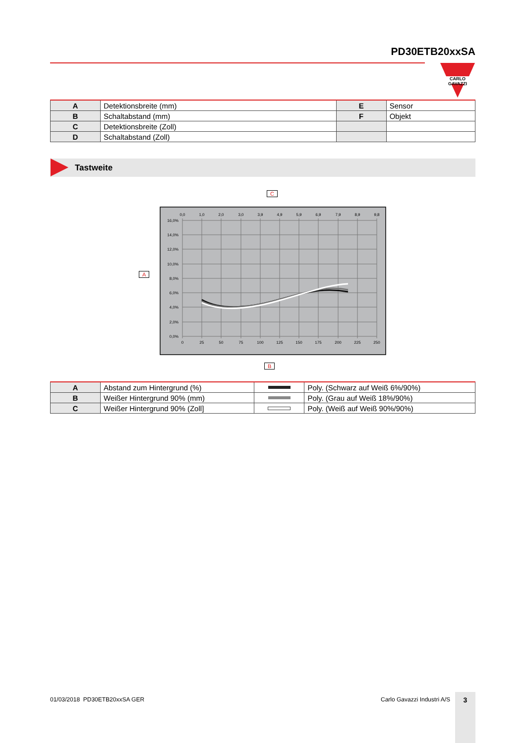PD30ETB20xxSA
CARLO GAVAZZI
| A | Detektionsbreite (mm) | E | Sensor |
| B | Schaltabstand (mm) | F | Objekt |
| C | Detektionsbreite (Zoll) | | |
| D | Schaltabstand (Zoll) | | |
Tastweite
C
A
B
0,0
1,0
2,0
3,0
3,9
4,9
5,9
6,9
7,9
8,9
9,8
0
25
50
75
100
125
150
175
200
225
250
16,0%
14,0%
12,0%
10,0%
8,0%
6,0%
4,0%
2,0%
0,0%
| A | Abstand zum Hintergrund (%) | | Poly. (Schwarz auf Weiß 6%/90%) |
| B | Weißer Hintergrund 90% (mm) | | Poly. (Grau auf Weiß 18%/90%) |
| C | Weißer Hintergrund 90% (Zoll] | | Poly. (Weiß auf Weiß 90%/90%) |
01/03/2018 PD30ETB20xxSA GER Carlo Gavazzi Industri A/S 3